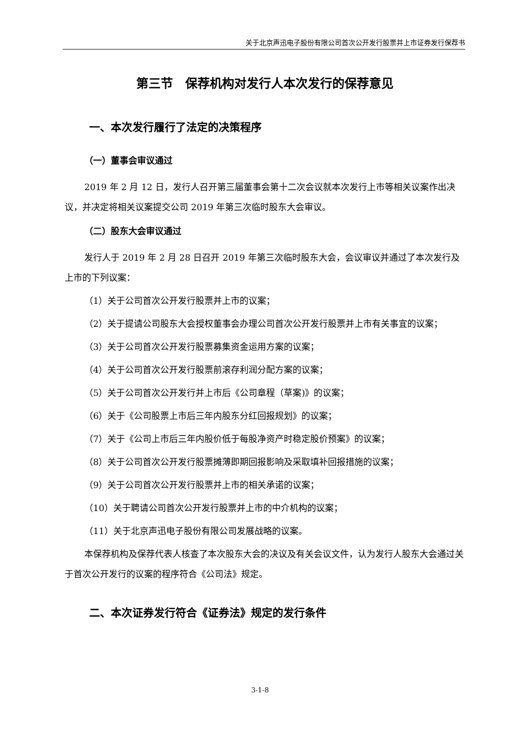关于北京声迅电子股份有限公司首次公开发行股票并上市证券发行保荐书
第三节　保荐机构对发行人本次发行的保荐意见
一、本次发行履行了法定的决策程序
（一）董事会审议通过
2019 年 2 月 12 日，发行人召开第三届董事会第十二次会议就本次发行上市等相关议案作出决议，并决定将相关议案提交公司 2019 年第三次临时股东大会审议。
（二）股东大会审议通过
发行人于 2019 年 2 月 28 日召开 2019 年第三次临时股东大会，会议审议并通过了本次发行及上市的下列议案：
（1）关于公司首次公开发行股票并上市的议案；
（2）关于提请公司股东大会授权董事会办理公司首次公开发行股票并上市有关事宜的议案；
（3）关于公司首次公开发行股票募集资金运用方案的议案；
（4）关于公司首次公开发行股票前滚存利润分配方案的议案；
（5）关于公司首次公开发行并上市后《公司章程（草案)》的议案；
（6）关于《公司股票上市后三年内股东分红回报规划》的议案；
（7）关于《公司上市后三年内股价低于每股净资产时稳定股价预案》的议案；
（8）关于公司首次公开发行股票摊薄即期回报影响及采取填补回报措施的议案；
（9）关于公司首次公开发行股票并上市的相关承诺的议案；
（10）关于聘请公司首次公开发行股票并上市的中介机构的议案；
（11）关于北京声迅电子股份有限公司发展战略的议案。
本保荐机构及保荐代表人核查了本次股东大会的决议及有关会议文件，认为发行人股东大会通过关于首次公开发行的议案的程序符合《公司法》规定。
二、本次证券发行符合《证券法》规定的发行条件
3-1-8